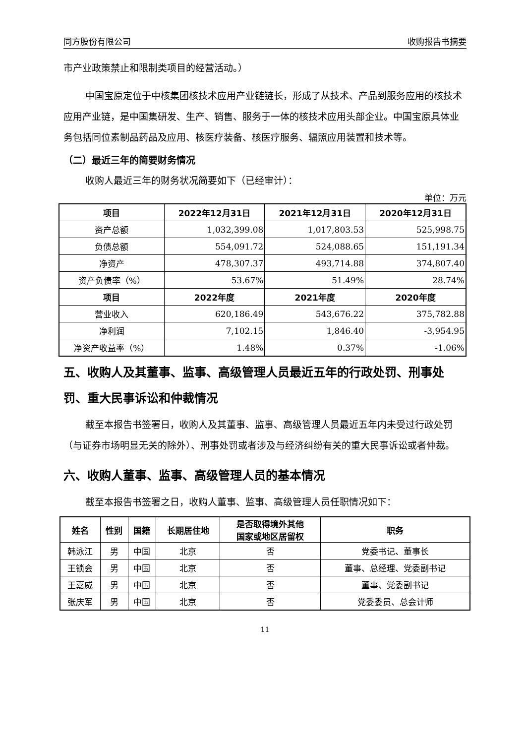同方股份有限公司 收购报告书摘要
市产业政策禁止和限制类项目的经营活动。）
中国宝原定位于中核集团核技术应用产业链链长，形成了从技术、产品到服务应用的核技术应用产业链，是中国集研发、生产、销售、服务于一体的核技术应用头部企业。中国宝原具体业务包括同位素制品药品及应用、核医疗装备、核医疗服务、辐照应用装置和技术等。
（二）最近三年的简要财务情况
收购人最近三年的财务状况简要如下（已经审计）：
单位：万元
| 项目 | 2022年12月31日 | 2021年12月31日 | 2020年12月31日 |
| --- | --- | --- | --- |
| 资产总额 | 1,032,399.08 | 1,017,803.53 | 525,998.75 |
| 负债总额 | 554,091.72 | 524,088.65 | 151,191.34 |
| 净资产 | 478,307.37 | 493,714.88 | 374,807.40 |
| 资产负债率（%） | 53.67% | 51.49% | 28.74% |
| 项目 | 2022年度 | 2021年度 | 2020年度 |
| 营业收入 | 620,186.49 | 543,676.22 | 375,782.88 |
| 净利润 | 7,102.15 | 1,846.40 | -3,954.95 |
| 净资产收益率（%） | 1.48% | 0.37% | -1.06% |
五、收购人及其董事、监事、高级管理人员最近五年的行政处罚、刑事处罚、重大民事诉讼和仲裁情况
截至本报告书签署日，收购人及其董事、监事、高级管理人员最近五年内未受过行政处罚（与证券市场明显无关的除外）、刑事处罚或者涉及与经济纠纷有关的重大民事诉讼或者仲裁。
六、收购人董事、监事、高级管理人员的基本情况
截至本报告书签署之日，收购人董事、监事、高级管理人员任职情况如下：
| 姓名 | 性别 | 国籍 | 长期居住地 | 是否取得境外其他 国家或地区居留权 | 职务 |
| --- | --- | --- | --- | --- | --- |
| 韩泳江 | 男 | 中国 | 北京 | 否 | 党委书记、董事长 |
| 王锁会 | 男 | 中国 | 北京 | 否 | 董事、总经理、党委副书记 |
| 王嘉威 | 男 | 中国 | 北京 | 否 | 董事、党委副书记 |
| 张庆军 | 男 | 中国 | 北京 | 否 | 党委委员、总会计师 |
11